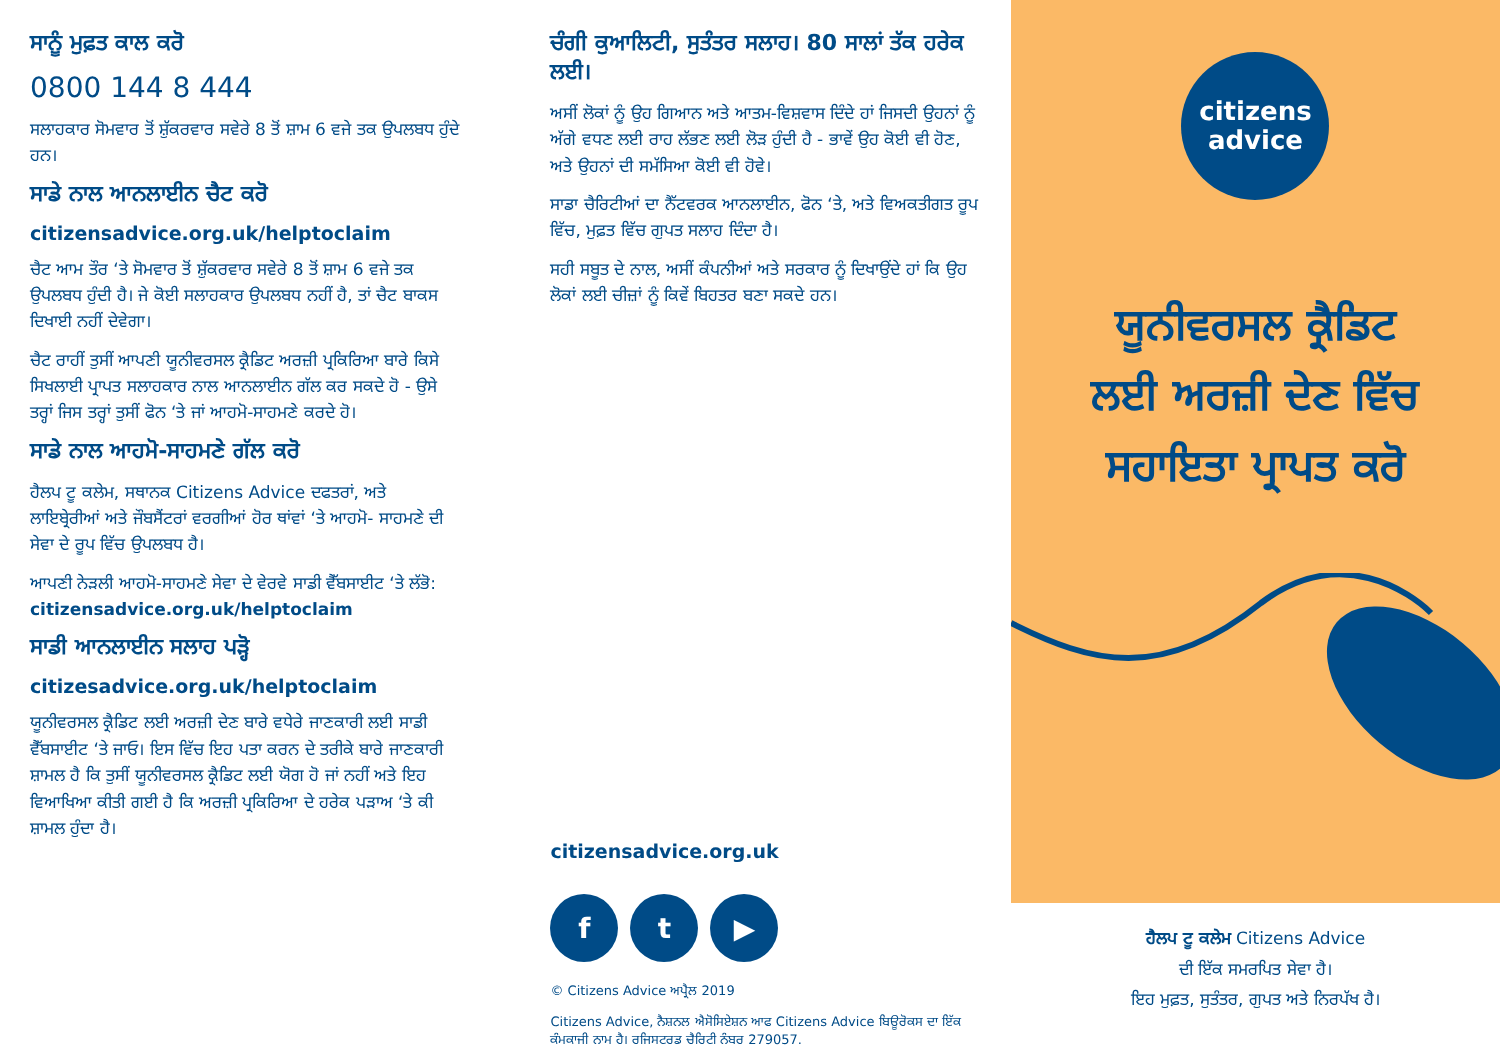ਸਾਨੂੰ ਮੁਫ਼ਤ ਕਾਲ ਕਰੋ
0800 144 8 444
ਸਲਾਹਕਾਰ ਸੋਮਵਾਰ ਤੋਂ ਸ਼ੁੱਕਰਵਾਰ ਸਵੇਰੇ 8 ਤੋਂ ਸ਼ਾਮ 6 ਵਜੇ ਤਕ ਉਪਲਬਧ ਹੁੰਦੇ ਹਨ।
ਸਾਡੇ ਨਾਲ ਆਨਲਾਈਨ ਚੈਟ ਕਰੋ
citizensadvice.org.uk/helptoclaim
ਚੈਟ ਆਮ ਤੌਰ ‘ਤੇ ਸੋਮਵਾਰ ਤੋਂ ਸ਼ੁੱਕਰਵਾਰ ਸਵੇਰੇ 8 ਤੋਂ ਸ਼ਾਮ 6 ਵਜੇ ਤਕ ਉਪਲਬਧ ਹੁੰਦੀ ਹੈ। ਜੇ ਕੋਈ ਸਲਾਹਕਾਰ ਉਪਲਬਧ ਨਹੀਂ ਹੈ, ਤਾਂ ਚੈਟ ਬਾਕਸ ਦਿਖਾਈ ਨਹੀਂ ਦੇਵੇਗਾ।
ਚੈਟ ਰਾਹੀਂ ਤੁਸੀਂ ਆਪਣੀ ਯੂਨੀਵਰਸਲ ਕ੍ਰੈਡਿਟ ਅਰਜ਼ੀ ਪ੍ਰਕਿਰਿਆ ਬਾਰੇ ਕਿਸੇ ਸਿਖਲਾਈ ਪ੍ਰਾਪਤ ਸਲਾਹਕਾਰ ਨਾਲ ਆਨਲਾਈਨ ਗੱਲ ਕਰ ਸਕਦੇ ਹੋ - ਉਸੇ ਤਰ੍ਹਾਂ ਜਿਸ ਤਰ੍ਹਾਂ ਤੁਸੀਂ ਫੋਨ ‘ਤੇ ਜਾਂ ਆਹਮੋ-ਸਾਹਮਣੇ ਕਰਦੇ ਹੋ।
ਸਾਡੇ ਨਾਲ ਆਹਮੋ-ਸਾਹਮਣੇ ਗੱਲ ਕਰੋ
ਹੈਲਪ ਟੂ ਕਲੇਮ, ਸਥਾਨਕ Citizens Advice ਦਫਤਰਾਂ, ਅਤੇ ਲਾਇਬ੍ਰੇਰੀਆਂ ਅਤੇ ਜੌਬਸੈਂਟਰਾਂ ਵਰਗੀਆਂ ਹੋਰ ਥਾਂਵਾਂ ‘ਤੇ ਆਹਮੋ- ਸਾਹਮਣੇ ਦੀ ਸੇਵਾ ਦੇ ਰੂਪ ਵਿੱਚ ਉਪਲਬਧ ਹੈ।
ਆਪਣੀ ਨੇੜਲੀ ਆਹਮੋ-ਸਾਹਮਣੇ ਸੇਵਾ ਦੇ ਵੇਰਵੇ ਸਾਡੀ ਵੈੱਬਸਾਈਟ ‘ਤੇ ਲੱਭੋ:
citizensadvice.org.uk/helptoclaim
ਸਾਡੀ ਆਨਲਾਈਨ ਸਲਾਹ ਪੜ੍ਹੋ
citizesadvice.org.uk/helptoclaim
ਯੂਨੀਵਰਸਲ ਕ੍ਰੈਡਿਟ ਲਈ ਅਰਜ਼ੀ ਦੇਣ ਬਾਰੇ ਵਧੇਰੇ ਜਾਣਕਾਰੀ ਲਈ ਸਾਡੀ ਵੈੱਬਸਾਈਟ ‘ਤੇ ਜਾਓ। ਇਸ ਵਿੱਚ ਇਹ ਪਤਾ ਕਰਨ ਦੇ ਤਰੀਕੇ ਬਾਰੇ ਜਾਣਕਾਰੀ ਸ਼ਾਮਲ ਹੈ ਕਿ ਤੁਸੀਂ ਯੂਨੀਵਰਸਲ ਕ੍ਰੈਡਿਟ ਲਈ ਯੋਗ ਹੋ ਜਾਂ ਨਹੀਂ ਅਤੇ ਇਹ ਵਿਆਖਿਆ ਕੀਤੀ ਗਈ ਹੈ ਕਿ ਅਰਜ਼ੀ ਪ੍ਰਕਿਰਿਆ ਦੇ ਹਰੇਕ ਪੜਾਅ ‘ਤੇ ਕੀ ਸ਼ਾਮਲ ਹੁੰਦਾ ਹੈ।
ਚੰਗੀ ਕੁਆਲਿਟੀ, ਸੁਤੰਤਰ ਸਲਾਹ। 80 ਸਾਲਾਂ ਤੱਕ ਹਰੇਕ ਲਈ।
ਅਸੀਂ ਲੋਕਾਂ ਨੂੰ ਉਹ ਗਿਆਨ ਅਤੇ ਆਤਮ-ਵਿਸ਼ਵਾਸ ਦਿੰਦੇ ਹਾਂ ਜਿਸਦੀ ਉਹਨਾਂ ਨੂੰ ਅੱਗੇ ਵਧਣ ਲਈ ਰਾਹ ਲੱਭਣ ਲਈ ਲੋੜ ਹੁੰਦੀ ਹੈ - ਭਾਵੇਂ ਉਹ ਕੋਈ ਵੀ ਹੋਣ, ਅਤੇ ਉਹਨਾਂ ਦੀ ਸਮੱਸਿਆ ਕੋਈ ਵੀ ਹੋਵੇ।
ਸਾਡਾ ਚੈਰਿਟੀਆਂ ਦਾ ਨੈੱਟਵਰਕ ਆਨਲਾਈਨ, ਫੋਨ ‘ਤੇ, ਅਤੇ ਵਿਅਕਤੀਗਤ ਰੂਪ ਵਿੱਚ, ਮੁਫ਼ਤ ਵਿੱਚ ਗੁਪਤ ਸਲਾਹ ਦਿੰਦਾ ਹੈ।
ਸਹੀ ਸਬੂਤ ਦੇ ਨਾਲ, ਅਸੀਂ ਕੰਪਨੀਆਂ ਅਤੇ ਸਰਕਾਰ ਨੂੰ ਦਿਖਾਉਂਦੇ ਹਾਂ ਕਿ ਉਹ ਲੋਕਾਂ ਲਈ ਚੀਜ਼ਾਂ ਨੂੰ ਕਿਵੇਂ ਬਿਹਤਰ ਬਣਾ ਸਕਦੇ ਹਨ।
citizensadvice.org.uk
f t ▶
© Citizens Advice ਅਪ੍ਰੈਲ 2019
Citizens Advice, ਨੈਸ਼ਨਲ ਐਸੋਸਿਏਸ਼ਨ ਆਫ Citizens Advice ਬਿਊਰੋਕਸ ਦਾ ਇੱਕ ਕੰਮਕਾਜੀ ਨਾਮ ਹੈ। ਰਜਿਸਟਰਡ ਚੈਰਿਟੀ ਨੰਬਰ 279057.
citizens
advice
ਯੂਨੀਵਰਸਲ ਕ੍ਰੈਡਿਟ
ਲਈ ਅਰਜ਼ੀ ਦੇਣ ਵਿੱਚ
ਸਹਾਇਤਾ ਪ੍ਰਾਪਤ ਕਰੋ
ਹੈਲਪ ਟੂ ਕਲੇਮ Citizens Advice
ਦੀ ਇੱਕ ਸਮਰਪਿਤ ਸੇਵਾ ਹੈ।
ਇਹ ਮੁਫ਼ਤ, ਸੁਤੰਤਰ, ਗੁਪਤ ਅਤੇ ਨਿਰਪੱਖ ਹੈ।